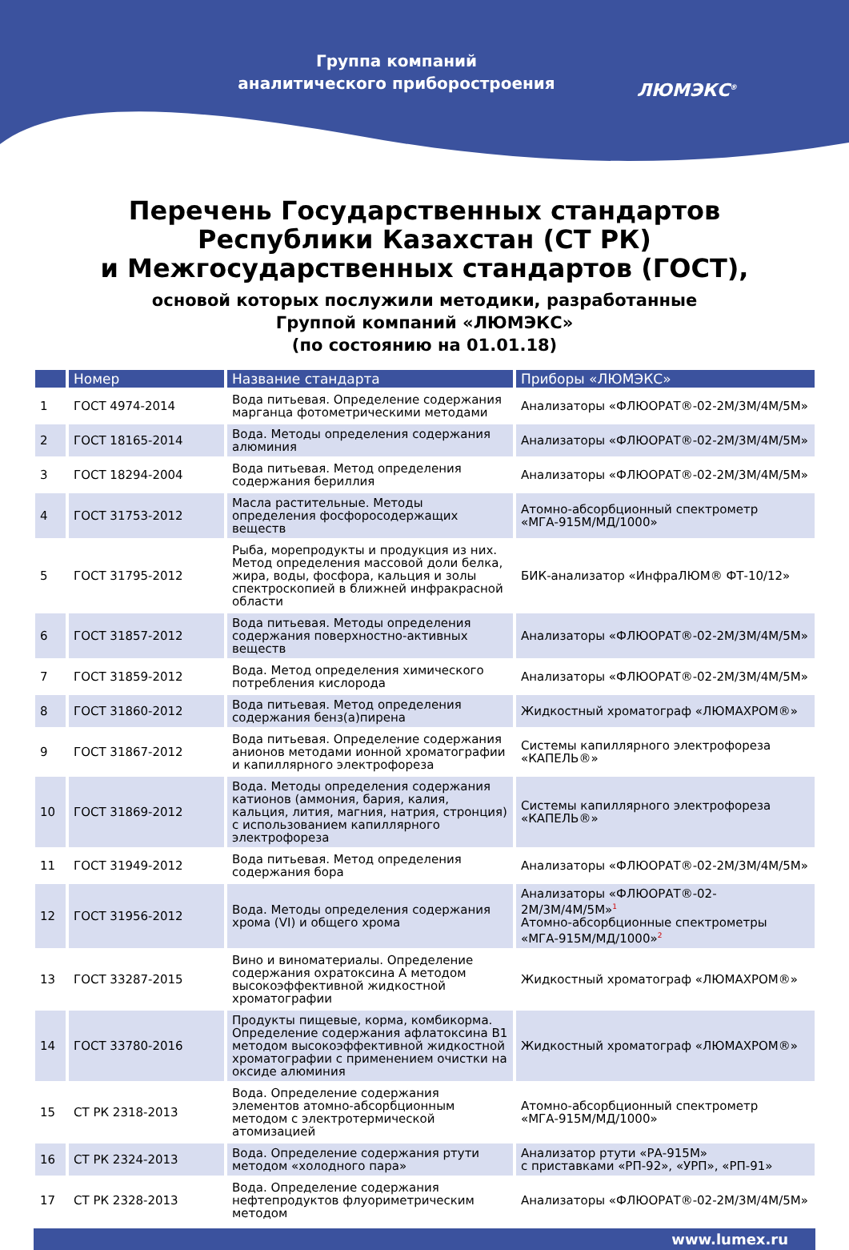Группа компаний
аналитического приборостроения
ЛЮМЭКС<sup>®</sup>
Перечень Государственных стандартов
Республики Казахстан (СТ РК)
и Межгосударственных стандартов (ГОСТ),
основой которых послужили методики, разработанные
Группой компаний «ЛЮМЭКС»
(по состоянию на 01.01.18)
| | Номер | Название стандарта | Приборы «ЛЮМЭКС» |
| --- | --- | --- | --- |
| 1 | ГОСТ 4974-2014 | Вода питьевая. Определение содержания марганца фотометрическими методами | Анализаторы «ФЛЮОРАТ®-02-2М/3М/4М/5М» |
| 2 | ГОСТ 18165-2014 | Вода. Методы определения содержания алюминия | Анализаторы «ФЛЮОРАТ®-02-2М/3М/4М/5М» |
| 3 | ГОСТ 18294-2004 | Вода питьевая. Метод определения содержания бериллия | Анализаторы «ФЛЮОРАТ®-02-2М/3М/4М/5М» |
| 4 | ГОСТ 31753-2012 | Масла растительные. Методы определения фосфоросодержащих веществ | Атомно-абсорбционный спектрометр «МГА-915М/МД/1000» |
| 5 | ГОСТ 31795-2012 | Рыба, морепродукты и продукция из них. Метод определения массовой доли белка, жира, воды, фосфора, кальция и золы спектроскопией в ближней инфракрасной области | БИК-анализатор «ИнфраЛЮМ® ФТ-10/12» |
| 6 | ГОСТ 31857-2012 | Вода питьевая. Методы определения содержания поверхностно-активных веществ | Анализаторы «ФЛЮОРАТ®-02-2М/3М/4М/5М» |
| 7 | ГОСТ 31859-2012 | Вода. Метод определения химического потребления кислорода | Анализаторы «ФЛЮОРАТ®-02-2М/3М/4М/5М» |
| 8 | ГОСТ 31860-2012 | Вода питьевая. Метод определения содержания бенз(а)пирена | Жидкостный хроматограф «ЛЮМАХРОМ®» |
| 9 | ГОСТ 31867-2012 | Вода питьевая. Определение содержания анионов методами ионной хроматографии и капиллярного электрофореза | Системы капиллярного электрофореза «КАПЕЛЬ®» |
| 10 | ГОСТ 31869-2012 | Вода. Методы определения содержания катионов (аммония, бария, калия, кальция, лития, магния, натрия, стронция) с использованием капиллярного электрофореза | Системы капиллярного электрофореза «КАПЕЛЬ®» |
| 11 | ГОСТ 31949-2012 | Вода питьевая. Метод определения содержания бора | Анализаторы «ФЛЮОРАТ®-02-2М/3М/4М/5М» |
| 12 | ГОСТ 31956-2012 | Вода. Методы определения содержания хрома (VI) и общего хрома | Анализаторы «ФЛЮОРАТ®-02-2М/3М/4М/5М»<sup>1</sup> Атомно-абсорбционные спектрометры «МГА-915М/МД/1000»<sup>2</sup> |
| 13 | ГОСТ 33287-2015 | Вино и виноматериалы. Определение содержания охратоксина А методом высокоэффективной жидкостной хроматографии | Жидкостный хроматограф «ЛЮМАХРОМ®» |
| 14 | ГОСТ 33780-2016 | Продукты пищевые, корма, комбикорма. Определение содержания афлатоксина В1 методом высокоэффективной жидкостной хроматографии с применением очистки на оксиде алюминия | Жидкостный хроматограф «ЛЮМАХРОМ®» |
| 15 | СТ РК 2318-2013 | Вода. Определение содержания элементов атомно-абсорбционным методом с электротермической атомизацией | Атомно-абсорбционный спектрометр «МГА-915М/МД/1000» |
| 16 | СТ РК 2324-2013 | Вода. Определение содержания ртути методом «холодного пара» | Анализатор ртути «РА-915М» с приставками «РП-92», «УРП», «РП-91» |
| 17 | СТ РК 2328-2013 | Вода. Определение содержания нефтепродуктов флуориметрическим методом | Анализаторы «ФЛЮОРАТ®-02-2М/3М/4М/5М» |
www.lumex.ru